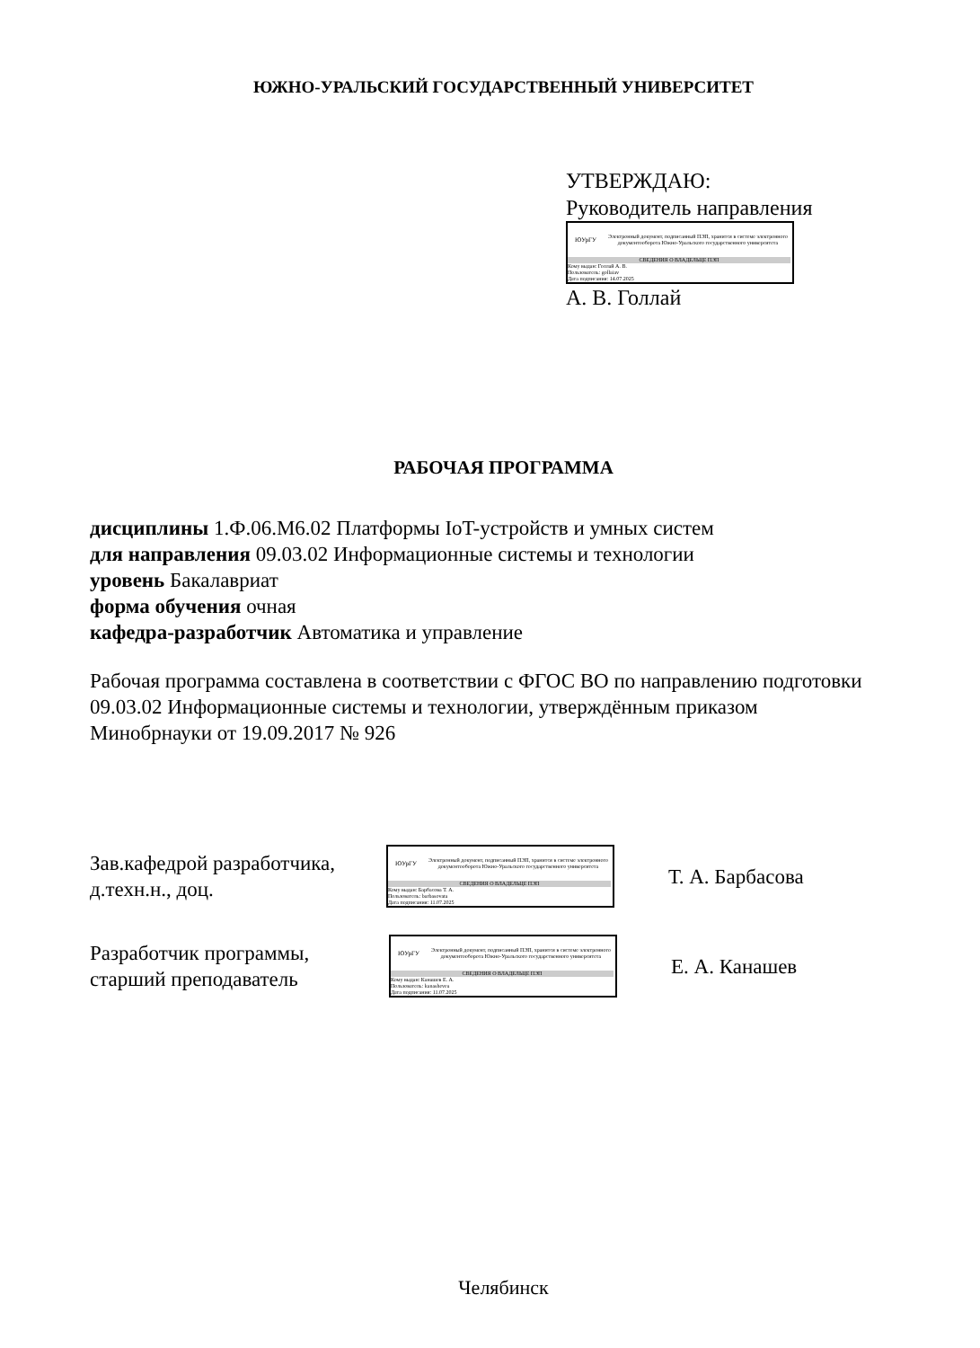ЮЖНО-УРАЛЬСКИЙ ГОСУДАРСТВЕННЫЙ УНИВЕРСИТЕТ
УТВЕРЖДАЮ:
Руководитель направления
ЮУрГУ
Электронный документ, подписанный ПЭП, хранится в системе электронного документооборота Южно-Уральского государственного университета
СВЕДЕНИЯ О ВЛАДЕЛЬЦЕ ПЭП
Кому выдан: Голлай А. В.
Пользователь: gollaiav
Дата подписания: 14.07.2025
А. В. Голлай
РАБОЧАЯ ПРОГРАММА
дисциплины 1.Ф.06.М6.02 Платформы IoT-устройств и умных систем
для направления 09.03.02 Информационные системы и технологии
уровень Бакалавриат
форма обучения очная
кафедра-разработчик Автоматика и управление
Рабочая программа составлена в соответствии с ФГОС ВО по направлению подготовки 09.03.02 Информационные системы и технологии, утверждённым приказом Минобрнауки от 19.09.2017 № 926
Зав.кафедрой разработчика,
д.техн.н., доц.
ЮУрГУ
Электронный документ, подписанный ПЭП, хранится в системе электронного документооборота Южно-Уральского государственного университета
СВЕДЕНИЯ О ВЛАДЕЛЬЦЕ ПЭП
Кому выдан: Барбасова Т. А.
Пользователь: barbasovata
Дата подписания: 11.07.2025
Т. А. Барбасова
Разработчик программы,
старший преподаватель
ЮУрГУ
Электронный документ, подписанный ПЭП, хранится в системе электронного документооборота Южно-Уральского государственного университета
СВЕДЕНИЯ О ВЛАДЕЛЬЦЕ ПЭП
Кому выдан: Канашев Е. А.
Пользователь: kanashevea
Дата подписания: 11.07.2025
Е. А. Канашев
Челябинск